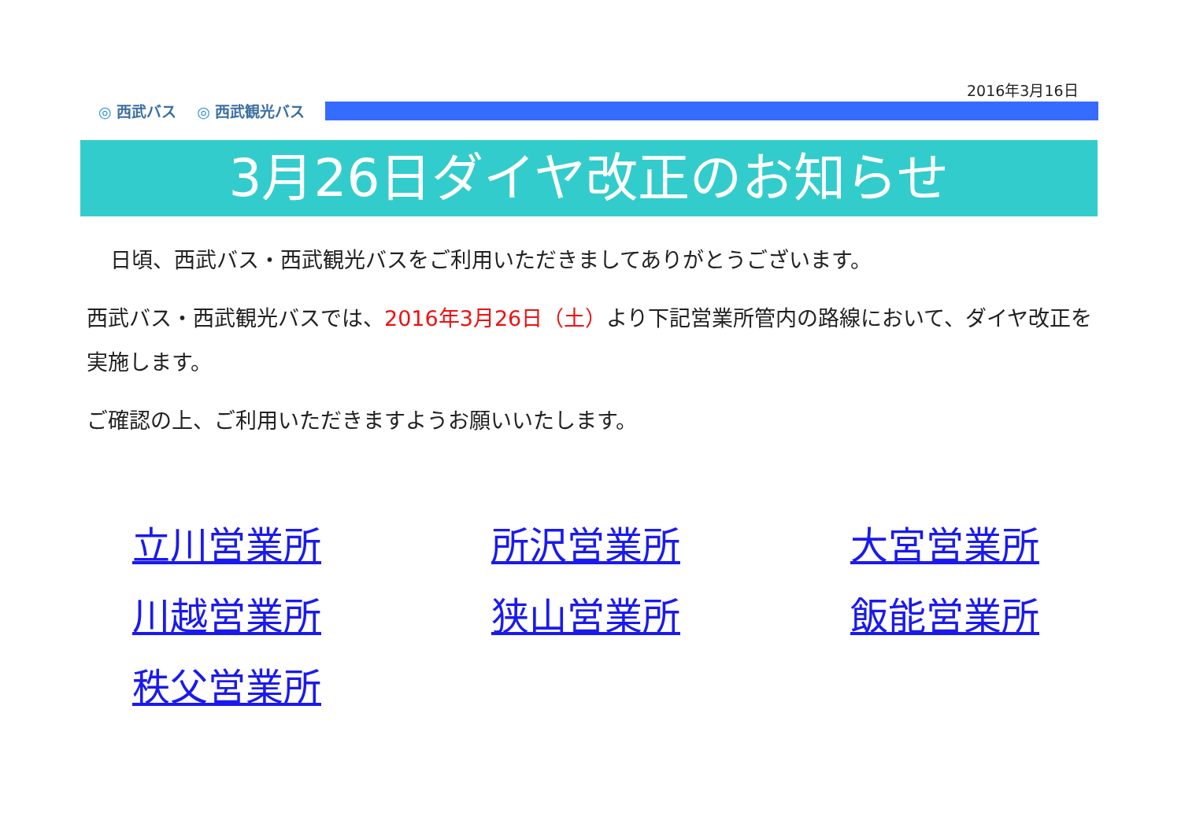2016年3月16日
◎ 西武バス ◎ 西武観光バス
3月26日ダイヤ改正のお知らせ
日頃、西武バス・西武観光バスをご利用いただきましてありがとうございます。
西武バス・西武観光バスでは、2016年3月26日（土）より下記営業所管内の路線において、ダイヤ改正を実施します。
ご確認の上、ご利用いただきますようお願いいたします。
立川営業所 所沢営業所 大宮営業所 川越営業所 狭山営業所 飯能営業所 秩父営業所